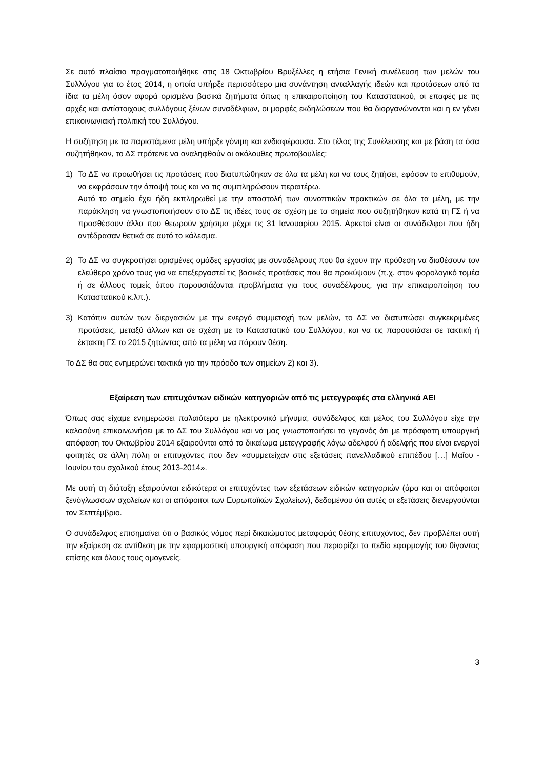Σε αυτό πλαίσιο πραγματοποιήθηκε στις 18 Οκτωβρίου Βρυξέλλες η ετήσια Γενική συνέλευση των μελών του Συλλόγου για το έτος 2014, η οποία υπήρξε περισσότερο μια συνάντηση ανταλλαγής ιδεών και προτάσεων από τα ίδια τα μέλη όσον αφορά ορισμένα βασικά ζητήματα όπως η επικαιροποίηση του Καταστατικού, οι επαφές με τις αρχές και αντίστοιχους συλλόγους ξένων συναδέλφων, οι μορφές εκδηλώσεων που θα διοργανώνονται και η εν γένει επικοινωνιακή πολιτική του Συλλόγου.
Η συζήτηση με τα παριστάμενα μέλη υπήρξε γόνιμη και ενδιαφέρουσα. Στο τέλος της Συνέλευσης και με βάση τα όσα συζητήθηκαν, το ΔΣ πρότεινε να αναληφθούν οι ακόλουθες πρωτοβουλίες:
1) Το ΔΣ να προωθήσει τις προτάσεις που διατυπώθηκαν σε όλα τα μέλη και να τους ζητήσει, εφόσον το επιθυμούν, να εκφράσουν την άποψή τους και να τις συμπληρώσουν περαιτέρω.
Αυτό το σημείο έχει ήδη εκπληρωθεί με την αποστολή των συνοπτικών πρακτικών σε όλα τα μέλη, με την παράκληση να γνωστοποιήσουν στο ΔΣ τις ιδέες τους σε σχέση με τα σημεία που συζητήθηκαν κατά τη ΓΣ ή να προσθέσουν άλλα που θεωρούν χρήσιμα μέχρι τις 31 Ιανουαρίου 2015. Αρκετοί είναι οι συνάδελφοι που ήδη αντέδρασαν θετικά σε αυτό το κάλεσμα.
2) Το ΔΣ να συγκροτήσει ορισμένες ομάδες εργασίας με συναδέλφους που θα έχουν την πρόθεση να διαθέσουν τον ελεύθερο χρόνο τους για να επεξεργαστεί τις βασικές προτάσεις που θα προκύψουν (π.χ. στον φορολογικό τομέα ή σε άλλους τομείς όπου παρουσιάζονται προβλήματα για τους συναδέλφους, για την επικαιροποίηση του Καταστατικού κ.λπ.).
3) Κατόπιν αυτών των διεργασιών με την ενεργό συμμετοχή των μελών, το ΔΣ να διατυπώσει συγκεκριμένες προτάσεις, μεταξύ άλλων και σε σχέση με το Καταστατικό του Συλλόγου, και να τις παρουσιάσει σε τακτική ή έκτακτη ΓΣ το 2015 ζητώντας από τα μέλη να πάρουν θέση.
Το ΔΣ θα σας ενημερώνει τακτικά για την πρόοδο των σημείων 2) και 3).
Εξαίρεση των επιτυχόντων ειδικών κατηγοριών από τις μετεγγραφές στα ελληνικά ΑΕΙ
Όπως σας είχαμε ενημερώσει παλαιότερα με ηλεκτρονικό μήνυμα, συνάδελφος και μέλος του Συλλόγου είχε την καλοσύνη επικοινωνήσει με το ΔΣ του Συλλόγου και να μας γνωστοποιήσει το γεγονός ότι με πρόσφατη υπουργική απόφαση του Οκτωβρίου 2014 εξαιρούνται από το δικαίωμα μετεγγραφής λόγω αδελφού ή αδελφής που είναι ενεργοί φοιτητές σε άλλη πόλη οι επιτυχόντες που δεν «συμμετείχαν στις εξετάσεις πανελλαδικού επιπέδου […] Μαΐου - Ιουνίου του σχολικού έτους 2013-2014».
Με αυτή τη διάταξη εξαιρούνται ειδικότερα οι επιτυχόντες των εξετάσεων ειδικών κατηγοριών (άρα και οι απόφοιτοι ξενόγλωσσων σχολείων και οι απόφοιτοι των Ευρωπαϊκών Σχολείων), δεδομένου ότι αυτές οι εξετάσεις διενεργούνται τον Σεπτέμβριο.
Ο συνάδελφος επισημαίνει ότι ο βασικός νόμος περί δικαιώματος μεταφοράς θέσης επιτυχόντος, δεν προβλέπει αυτή την εξαίρεση σε αντίθεση με την εφαρμοστική υπουργική απόφαση που περιορίζει το πεδίο εφαρμογής του θίγοντας επίσης και όλους τους ομογενείς.
3